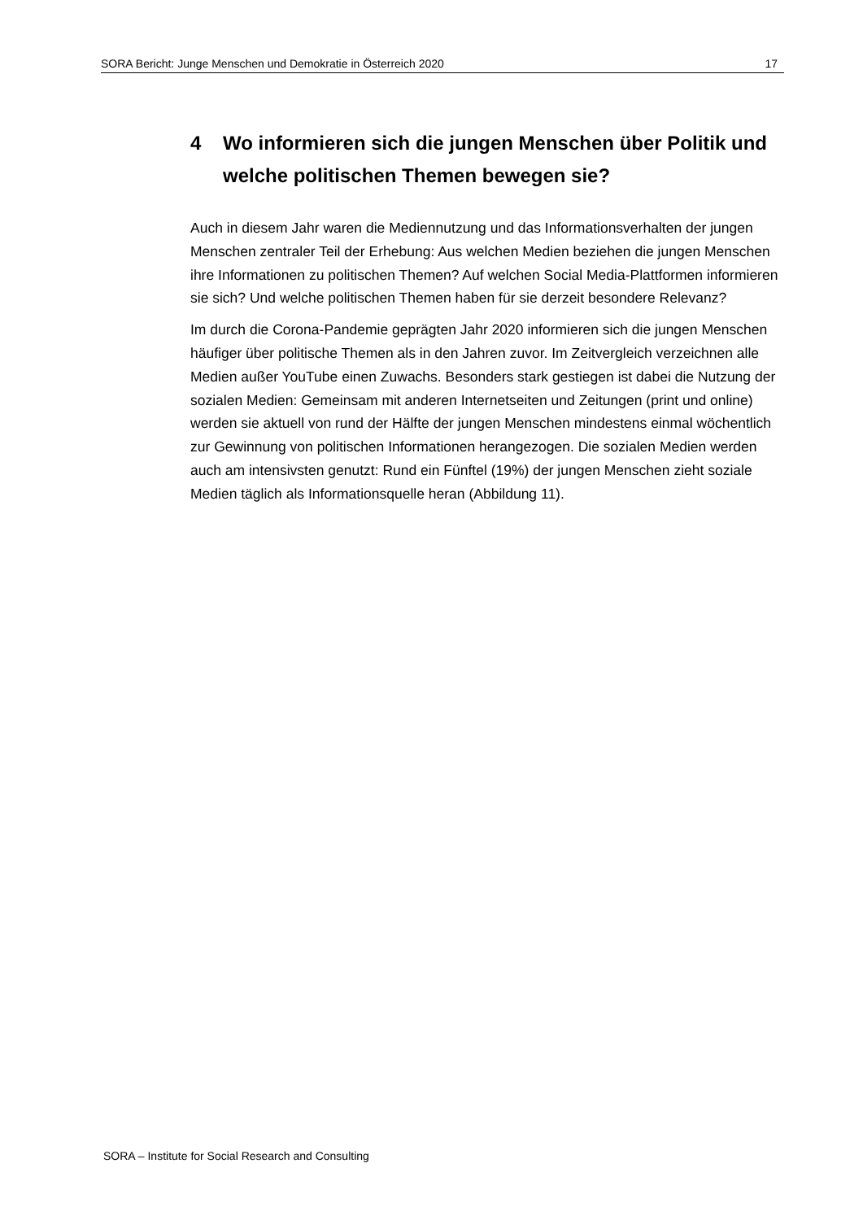SORA Bericht: Junge Menschen und Demokratie in Österreich 2020 17
4 Wo informieren sich die jungen Menschen über Politik und welche politischen Themen bewegen sie?
Auch in diesem Jahr waren die Mediennutzung und das Informationsverhalten der jungen Menschen zentraler Teil der Erhebung: Aus welchen Medien beziehen die jungen Menschen ihre Informationen zu politischen Themen? Auf welchen Social Media-Plattformen informieren sie sich? Und welche politischen Themen haben für sie derzeit besondere Relevanz?
Im durch die Corona-Pandemie geprägten Jahr 2020 informieren sich die jungen Menschen häufiger über politische Themen als in den Jahren zuvor. Im Zeitvergleich verzeichnen alle Medien außer YouTube einen Zuwachs. Besonders stark gestiegen ist dabei die Nutzung der sozialen Medien: Gemeinsam mit anderen Internetseiten und Zeitungen (print und online) werden sie aktuell von rund der Hälfte der jungen Menschen mindestens einmal wöchentlich zur Gewinnung von politischen Informationen herangezogen. Die sozialen Medien werden auch am intensivsten genutzt: Rund ein Fünftel (19%) der jungen Menschen zieht soziale Medien täglich als Informationsquelle heran (Abbildung 11).
SORA – Institute for Social Research and Consulting